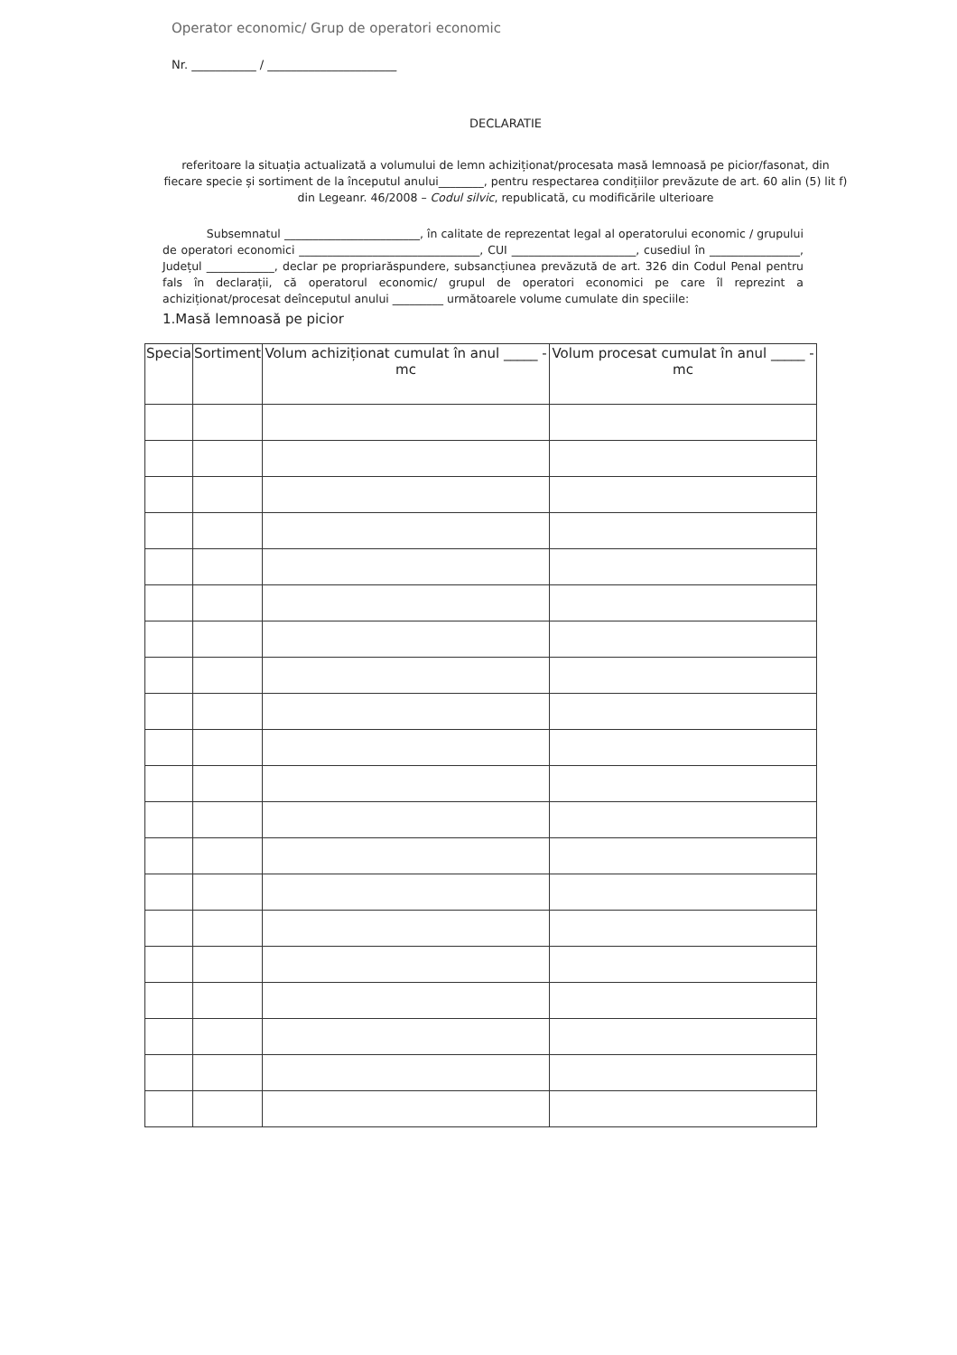Operator economic/ Grup de operatori economic
Nr. ___________ / ______________________
DECLARATIE
referitoare la situația actualizată a volumului de lemn achiziționat/procesata masă lemnoasă pe picior/fasonat, din fiecare specie și sortiment de la începutul anului________, pentru respectarea condițiilor prevăzute de art. 60 alin (5) lit f) din Legeanr. 46/2008 – Codul silvic, republicată, cu modificările ulterioare
Subsemnatul ________________________, în calitate de reprezentat legal al operatorului economic / grupului de operatori economici ________________________________, CUI ______________________, cusediul în ________________, Județul ____________, declar pe propriarăspundere, subsancțiunea prevăzută de art. 326 din Codul Penal pentru fals în declarații, că operatorul economic/ grupul de operatori economici pe care îl reprezint a achiziționat/procesat deînceputul anului _________ următoarele volume cumulate din speciile:
1.Masă lemnoasă pe picior
| Specia | Sortiment | Volum achiziționat cumulat în anul _____ -mc | Volum procesat cumulat în anul _____ -mc |
| --- | --- | --- | --- |